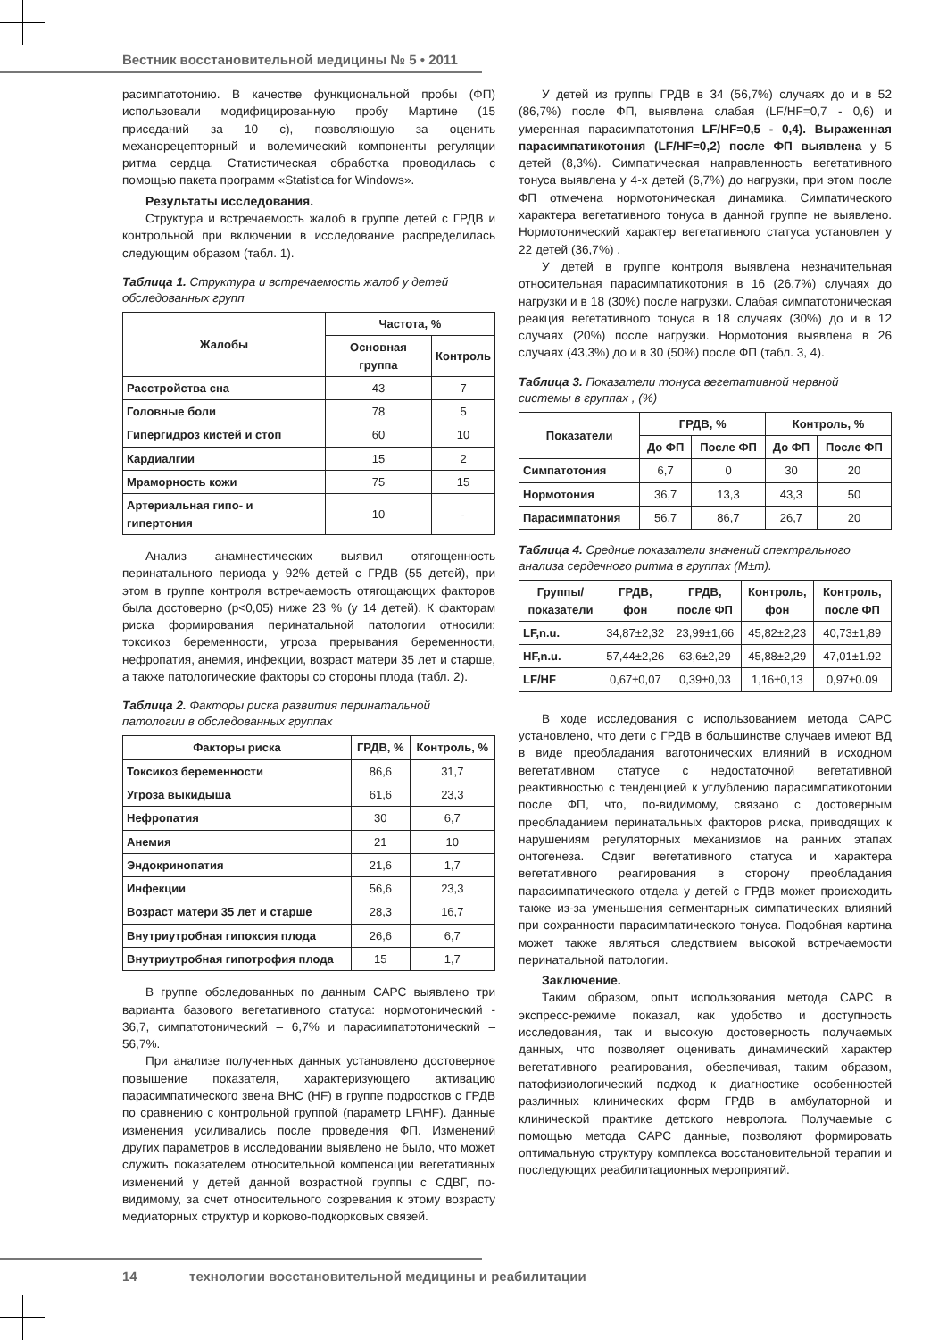Вестник восстановительной медицины № 5 • 2011
расимпатотонию. В качестве функциональной пробы (ФП) использовали модифицированную пробу Мартине (15 приседаний за 10 с), позволяющую за оценить механорецепторный и волемический компоненты регуляции ритма сердца. Статистическая обработка проводилась с помощью пакета программ «Statistica for Windows».
Результаты исследования.
Структура и встречаемость жалоб в группе детей с ГРДВ и контрольной при включении в исследование распределилась следующим образом (табл. 1).
Таблица 1. Структура и встречаемость жалоб у детей обследованных групп
| Жалобы | Частота, % | |
| --- | --- | --- |
| | Основная группа | Контроль |
| Расстройства сна | 43 | 7 |
| Головные боли | 78 | 5 |
| Гипергидроз кистей и стоп | 60 | 10 |
| Кардиалгии | 15 | 2 |
| Мраморность кожи | 75 | 15 |
| Артериальная гипо- и гипертония | 10 | - |
Анализ анамнестических выявил отягощенность перинатального периода у 92% детей с ГРДВ (55 детей), при этом в группе контроля встречаемость отягощающих факторов была достоверно (p<0,05) ниже 23 % (у 14 детей). К факторам риска формирования перинатальной патологии относили: токсикоз беременности, угроза прерывания беременности, нефропатия, анемия, инфекции, возраст матери 35 лет и старше, а также патологические факторы со стороны плода (табл. 2).
Таблица 2. Факторы риска развития перинатальной патологии в обследованных группах
| Факторы риска | ГРДВ, % | Контроль, % |
| --- | --- | --- |
| Токсикоз беременности | 86,6 | 31,7 |
| Угроза выкидыша | 61,6 | 23,3 |
| Нефропатия | 30 | 6,7 |
| Анемия | 21 | 10 |
| Эндокринопатия | 21,6 | 1,7 |
| Инфекции | 56,6 | 23,3 |
| Возраст матери 35 лет и старше | 28,3 | 16,7 |
| Внутриутробная гипоксия плода | 26,6 | 6,7 |
| Внутриутробная гипотрофия плода | 15 | 1,7 |
В группе обследованных по данным САРС выявлено три варианта базового вегетативного статуса: нормотонический - 36,7, симпатотонический – 6,7% и парасимпатотонический – 56,7%.
При анализе полученных данных установлено достоверное повышение показателя, характеризующего активацию парасимпатического звена ВНС (HF) в группе подростков с ГРДВ по сравнению с контрольной группой (параметр LF\HF). Данные изменения усиливались после проведения ФП. Изменений других параметров в исследовании выявлено не было, что может служить показателем относительной компенсации вегетативных изменений у детей данной возрастной группы с СДВГ, по-видимому, за счет относительного созревания к этому возрасту медиаторных структур и корково-подкорковых связей.
У детей из группы ГРДВ в 34 (56,7%) случаях до и в 52 (86,7%) после ФП, выявлена слабая (LF/HF=0,7 - 0,6) и умеренная парасимпатотония LF/HF=0,5 - 0,4). Выраженная парасимпатикотония (LF/HF=0,2) после ФП выявлена у 5 детей (8,3%). Симпатическая направленность вегетативного тонуса выявлена у 4-х детей (6,7%) до нагрузки, при этом после ФП отмечена нормотоническая динамика. Симпатического характера вегетативного тонуса в данной группе не выявлено. Нормотонический характер вегетативного статуса установлен у 22 детей (36,7%) .
У детей в группе контроля выявлена незначительная относительная парасимпатикотония в 16 (26,7%) случаях до нагрузки и в 18 (30%) после нагрузки. Слабая симпатотоническая реакция вегетативного тонуса в 18 случаях (30%) до и в 12 случаях (20%) после нагрузки. Нормотония выявлена в 26 случаях (43,3%) до и в 30 (50%) после ФП (табл. 3, 4).
Таблица 3. Показатели тонуса вегетативной нервной системы в группах , (%)
| Показатели | ГРДВ, % | | Контроль, % | |
| --- | --- | --- | --- | --- |
| | До ФП | После ФП | До ФП | После ФП |
| Симпатотония | 6,7 | 0 | 30 | 20 |
| Нормотония | 36,7 | 13,3 | 43,3 | 50 |
| Парасимпатония | 56,7 | 86,7 | 26,7 | 20 |
Таблица 4. Средние показатели значений спектрального анализа сердечного ритма в группах (M±m).
| Группы/ показатели | ГРДВ, фон | ГРДВ, после ФП | Контроль, фон | Контроль, после ФП |
| --- | --- | --- | --- | --- |
| LF,n.u. | 34,87±2,32 | 23,99±1,66 | 45,82±2,23 | 40,73±1,89 |
| HF,n.u. | 57,44±2,26 | 63,6±2,29 | 45,88±2,29 | 47,01±1.92 |
| LF/HF | 0,67±0,07 | 0,39±0,03 | 1,16±0,13 | 0,97±0.09 |
В ходе исследования с использованием метода САРС установлено, что дети с ГРДВ в большинстве случаев имеют ВД в виде преобладания ваготонических влияний в исходном вегетативном статусе с недостаточной вегетативной реактивностью с тенденцией к углублению парасимпатикотонии после ФП, что, по-видимому, связано с достоверным преобладанием перинатальных факторов риска, приводящих к нарушениям регуляторных механизмов на ранних этапах онтогенеза. Сдвиг вегетативного статуса и характера вегетативного реагирования в сторону преобладания парасимпатического отдела у детей с ГРДВ может происходить также из-за уменьшения сегментарных симпатических влияний при сохранности парасимпатического тонуса. Подобная картина может также являться следствием высокой встречаемости перинатальной патологии.
Заключение.
Таким образом, опыт использования метода САРС в экспресс-режиме показал, как удобство и доступность исследования, так и высокую достоверность получаемых данных, что позволяет оценивать динамический характер вегетативного реагирования, обеспечивая, таким образом, патофизиологический подход к диагностике особенностей различных клинических форм ГРДВ в амбулаторной и клинической практике детского невролога. Получаемые с помощью метода САРС данные, позволяют формировать оптимальную структуру комплекса восстановительной терапии и последующих реабилитационных мероприятий.
14 технологии восстановительной медицины и реабилитации